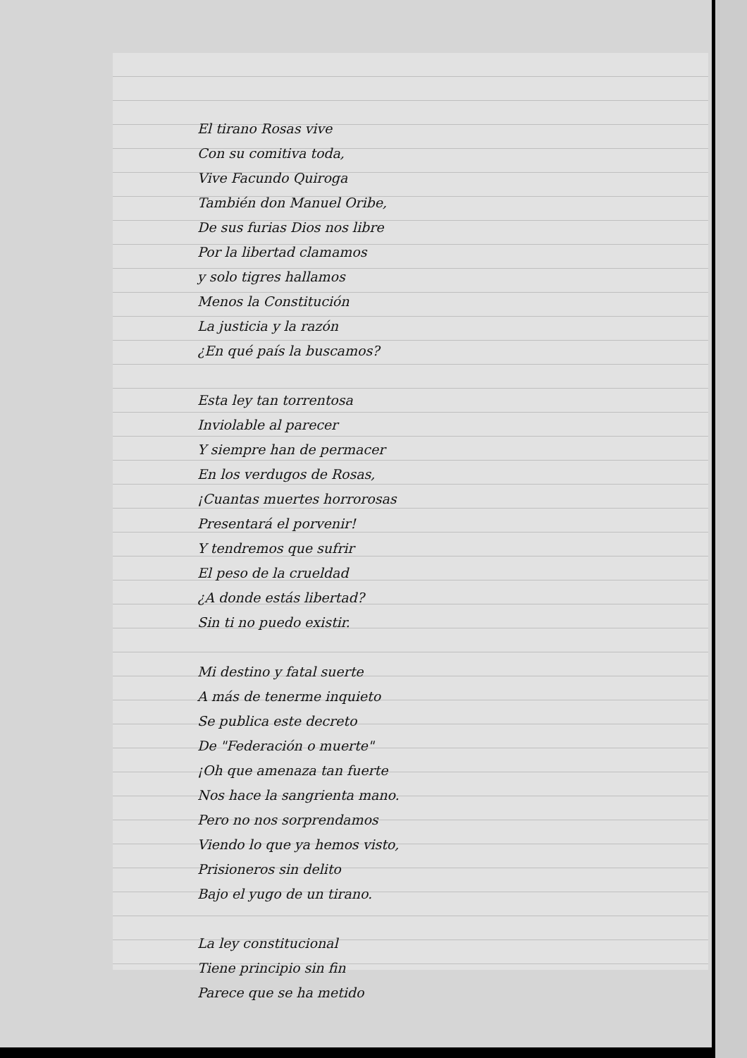El tirano Rosas vive
Con su comitiva toda,
Vive Facundo Quiroga
También don Manuel Oribe,
De sus furias Dios nos libre
Por la libertad clamamos
y solo tigres hallamos
Menos la Constitución
La justicia y la razón
¿En qué país la buscamos?
Esta ley tan torrentosa
Inviolable al parecer
Y siempre han de permacer
En los verdugos de Rosas,
¡Cuantas muertes horrorosas
Presentará el porvenir!
Y tendremos que sufrir
El peso de la crueldad
¿A donde estás libertad?
Sin ti no puedo existir.
Mi destino y fatal suerte
A más de tenerme inquieto
Se publica este decreto
De "Federación o muerte"
¡Oh que amenaza tan fuerte
Nos hace la sangrienta mano.
Pero no nos sorprendamos
Viendo lo que ya hemos visto,
Prisioneros sin delito
Bajo el yugo de un tirano.
La ley constitucional
Tiene principio sin fin
Parece que se ha metido